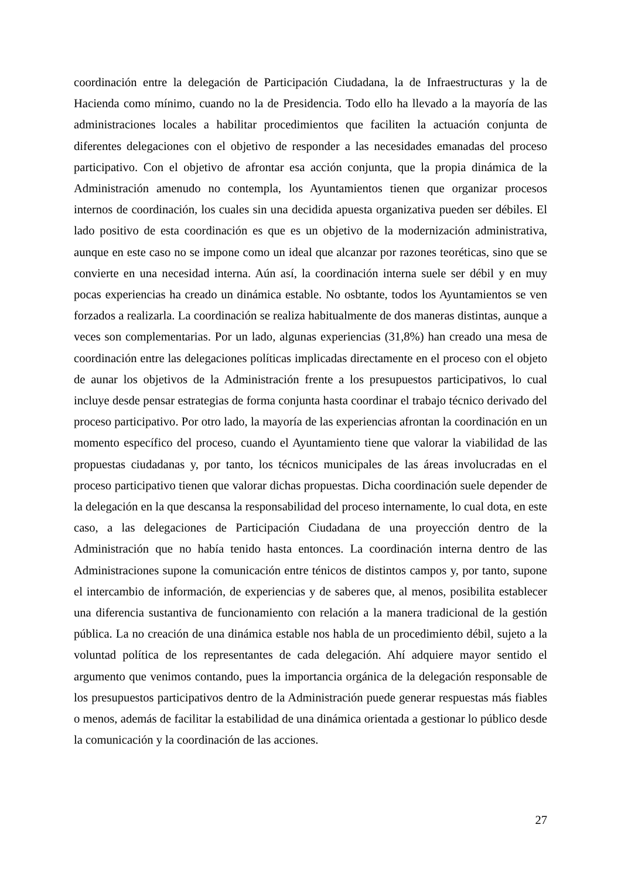coordinación entre la delegación de Participación Ciudadana, la de Infraestructuras y la de Hacienda como mínimo, cuando no la de Presidencia. Todo ello ha llevado a la mayoría de las administraciones locales a habilitar procedimientos que faciliten la actuación conjunta de diferentes delegaciones con el objetivo de responder a las necesidades emanadas del proceso participativo. Con el objetivo de afrontar esa acción conjunta, que la propia dinámica de la Administración amenudo no contempla, los Ayuntamientos tienen que organizar procesos internos de coordinación, los cuales sin una decidida apuesta organizativa pueden ser débiles. El lado positivo de esta coordinación es que es un objetivo de la modernización administrativa, aunque en este caso no se impone como un ideal que alcanzar por razones teoréticas, sino que se convierte en una necesidad interna. Aún así, la coordinación interna suele ser débil y en muy pocas experiencias ha creado un dinámica estable. No osbtante, todos los Ayuntamientos se ven forzados a realizarla. La coordinación se realiza habitualmente de dos maneras distintas, aunque a veces son complementarias. Por un lado, algunas experiencias (31,8%) han creado una mesa de coordinación entre las delegaciones políticas implicadas directamente en el proceso con el objeto de aunar los objetivos de la Administración frente a los presupuestos participativos, lo cual incluye desde pensar estrategias de forma conjunta hasta coordinar el trabajo técnico derivado del proceso participativo. Por otro lado, la mayoría de las experiencias afrontan la coordinación en un momento específico del proceso, cuando el Ayuntamiento tiene que valorar la viabilidad de las propuestas ciudadanas y, por tanto, los técnicos municipales de las áreas involucradas en el proceso participativo tienen que valorar dichas propuestas. Dicha coordinación suele depender de la delegación en la que descansa la responsabilidad del proceso internamente, lo cual dota, en este caso, a las delegaciones de Participación Ciudadana de una proyección dentro de la Administración que no había tenido hasta entonces. La coordinación interna dentro de las Administraciones supone la comunicación entre ténicos de distintos campos y, por tanto, supone el intercambio de información, de experiencias y de saberes que, al menos, posibilita establecer una diferencia sustantiva de funcionamiento con relación a la manera tradicional de la gestión pública. La no creación de una dinámica estable nos habla de un procedimiento débil, sujeto a la voluntad política de los representantes de cada delegación. Ahí adquiere mayor sentido el argumento que venimos contando, pues la importancia orgánica de la delegación responsable de los presupuestos participativos dentro de la Administración puede generar respuestas más fiables o menos, además de facilitar la estabilidad de una dinámica orientada a gestionar lo público desde la comunicación y la coordinación de las acciones.
27